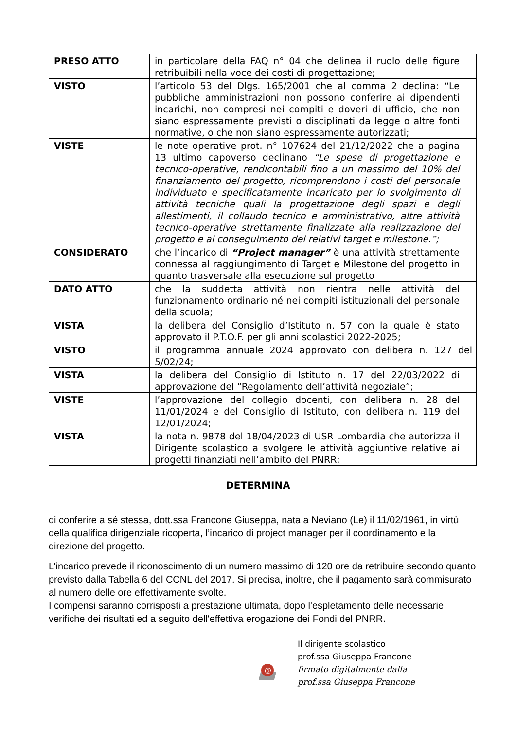| PRESO ATTO | in particolare della FAQ n° 04 che delinea il ruolo delle figure retribuibili nella voce dei costi di progettazione; |
| VISTO | l’articolo 53 del Dlgs. 165/2001 che al comma 2 declina: “Le pubbliche amministrazioni non possono conferire ai dipendenti incarichi, non compresi nei compiti e doveri di ufficio, che non siano espressamente previsti o disciplinati da legge o altre fonti normative, o che non siano espressamente autorizzati; |
| VISTE | le note operative prot. n° 107624 del 21/12/2022 che a pagina 13 ultimo capoverso declinano “Le spese di progettazione e tecnico-operative, rendicontabili fino a un massimo del 10% del finanziamento del progetto, ricomprendono i costi del personale individuato e specificatamente incaricato per lo svolgimento di attività tecniche quali la progettazione degli spazi e degli allestimenti, il collaudo tecnico e amministrativo, altre attività tecnico-operative strettamente finalizzate alla realizzazione del progetto e al conseguimento dei relativi target e milestone.”; |
| CONSIDERATO | che l’incarico di “Project manager” è una attività strettamente connessa al raggiungimento di Target e Milestone del progetto in quanto trasversale alla esecuzione sul progetto |
| DATO ATTO | che la suddetta attività non rientra nelle attività del funzionamento ordinario né nei compiti istituzionali del personale della scuola; |
| VISTA | la delibera del Consiglio d’Istituto n. 57 con la quale è stato approvato il P.T.O.F. per gli anni scolastici 2022-2025; |
| VISTO | il programma annuale 2024 approvato con delibera n. 127 del 5/02/24; |
| VISTA | la delibera del Consiglio di Istituto n. 17 del 22/03/2022 di approvazione del “Regolamento dell’attività negoziale”; |
| VISTE | l’approvazione del collegio docenti, con delibera n. 28 del 11/01/2024 e del Consiglio di Istituto, con delibera n. 119 del 12/01/2024; |
| VISTA | la nota n. 9878 del 18/04/2023 di USR Lombardia che autorizza il Dirigente scolastico a svolgere le attività aggiuntive relative ai progetti finanziati nell’ambito del PNRR; |
DETERMINA
di conferire a sé stessa, dott.ssa Francone Giuseppa, nata a Neviano (Le) il 11/02/1961, in virtù della qualifica dirigenziale ricoperta, l’incarico di project manager per il coordinamento e la direzione del progetto.
L’incarico prevede il riconoscimento di un numero massimo di 120 ore da retribuire secondo quanto previsto dalla Tabella 6 del CCNL del 2017. Si precisa, inoltre, che il pagamento sarà commisurato al numero delle ore effettivamente svolte.
I compensi saranno corrisposti a prestazione ultimata, dopo l'espletamento delle necessarie verifiche dei risultati ed a seguito dell'effettiva erogazione dei Fondi del PNRR.
@
Il dirigente scolastico
prof.ssa Giuseppa Francone
firmato digitalmente dalla
prof.ssa Giuseppa Francone